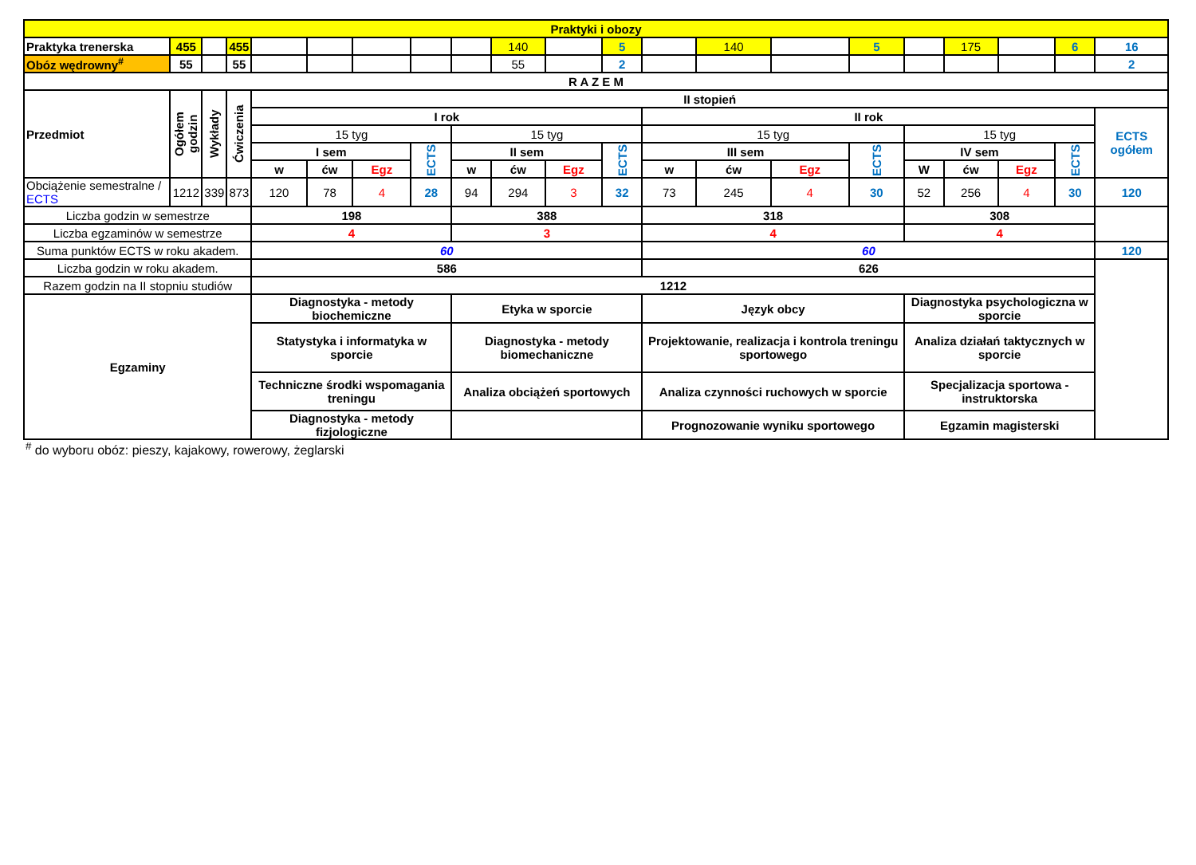| Praktyki i obozy | | | | | | | | | | | | | | | | | | | | |
| Praktyka trenerska | 455 | | 455 | | | | | | 140 | | 5 | | 140 | | 5 | | 175 | | 6 | 16 |
| Obóz wędrowny<sup>#</sup> | 55 | | 55 | | | | | | 55 | | 2 | | | | | | | | | 2 |
| R A Z E M | | | | | | | | | | | | | | | | | | | | |
| Przedmiot | Ogółem godzin | Wykłady | Ćwiczenia | II stopień | | | | | | | | | | | | | | | | |
| | | | | I rok | | | | | | | | II rok | | | | | | | | ECTS ogółem |
| | | | | 15 tyg | | | | 15 tyg | | | | 15 tyg | | | | 15 tyg | | | | |
| | | | | I sem | | | ECTS | II sem | | | ECTS | III sem | | | ECTS | IV sem | | | ECTS | |
| | | | | w | ćw | Egz | | w | ćw | Egz | | w | ćw | Egz | | W | ćw | Egz | | |
| Obciążenie semestralne / ECTS | 1212 | 339 | 873 | 120 | 78 | 4 | 28 | 94 | 294 | 3 | 32 | 73 | 245 | 4 | 30 | 52 | 256 | 4 | 30 | 120 |
| Liczba godzin w semestrze | | | | 198 | | | | 388 | | | | 318 | | | | 308 | | | | |
| Liczba egzaminów w semestrze | | | | 4 | | | | 3 | | | | 4 | | | | 4 | | | | |
| Suma punktów ECTS w roku akadem. | | | | 60 | | | | | | | | 60 | | | | | | | | 120 |
| Liczba godzin w roku akadem. | | | | 586 | | | | | | | | 626 | | | | | | | | |
| Razem godzin na II stopniu studiów | | | | 1212 | | | | | | | | | | | | | | | | |
| Egzaminy | | | | Diagnostyka - metody biochemiczne | | | | Etyka w sporcie | | | | Język obcy | | | | Diagnostyka psychologiczna w sporcie | | | | |
| | | | | Statystyka i informatyka w sporcie | | | | Diagnostyka - metody biomechaniczne | | | | Projektowanie, realizacja i kontrola treningu sportowego | | | | Analiza działań taktycznych w sporcie | | | | |
| | | | | Techniczne środki wspomagania treningu | | | | Analiza obciążeń sportowych | | | | Analiza czynności ruchowych w sporcie | | | | Specjalizacja sportowa - instruktorska | | | | |
| | | | | Diagnostyka - metody fizjologiczne | | | | | | | | Prognozowanie wyniku sportowego | | | | Egzamin magisterski | | | | |
<sup>#</sup> do wyboru obóz: pieszy, kajakowy, rowerowy, żeglarski